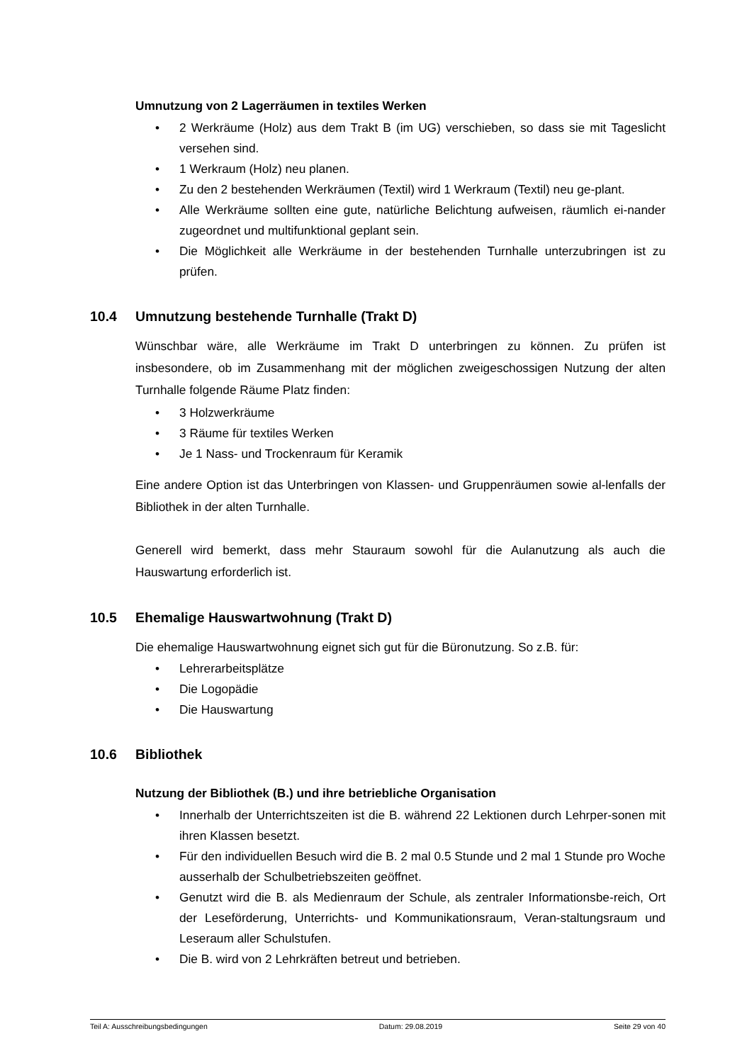Umnutzung von 2 Lagerräumen in textiles Werken
• 2 Werkräume (Holz) aus dem Trakt B (im UG) verschieben, so dass sie mit Tageslicht versehen sind.
• 1 Werkraum (Holz) neu planen.
• Zu den 2 bestehenden Werkräumen (Textil) wird 1 Werkraum (Textil) neu ge-plant.
• Alle Werkräume sollten eine gute, natürliche Belichtung aufweisen, räumlich ei-nander zugeordnet und multifunktional geplant sein.
• Die Möglichkeit alle Werkräume in der bestehenden Turnhalle unterzubringen ist zu prüfen.
10.4 Umnutzung bestehende Turnhalle (Trakt D)
Wünschbar wäre, alle Werkräume im Trakt D unterbringen zu können. Zu prüfen ist insbesondere, ob im Zusammenhang mit der möglichen zweigeschossigen Nutzung der alten Turnhalle folgende Räume Platz finden:
• 3 Holzwerkräume
• 3 Räume für textiles Werken
• Je 1 Nass- und Trockenraum für Keramik
Eine andere Option ist das Unterbringen von Klassen- und Gruppenräumen sowie al-lenfalls der Bibliothek in der alten Turnhalle.
Generell wird bemerkt, dass mehr Stauraum sowohl für die Aulanutzung als auch die Hauswartung erforderlich ist.
10.5 Ehemalige Hauswartwohnung (Trakt D)
Die ehemalige Hauswartwohnung eignet sich gut für die Büronutzung. So z.B. für:
• Lehrerarbeitsplätze
• Die Logopädie
• Die Hauswartung
10.6 Bibliothek
Nutzung der Bibliothek (B.) und ihre betriebliche Organisation
• Innerhalb der Unterrichtszeiten ist die B. während 22 Lektionen durch Lehrper-sonen mit ihren Klassen besetzt.
• Für den individuellen Besuch wird die B. 2 mal 0.5 Stunde und 2 mal 1 Stunde pro Woche ausserhalb der Schulbetriebszeiten geöffnet.
• Genutzt wird die B. als Medienraum der Schule, als zentraler Informationsbe-reich, Ort der Leseförderung, Unterrichts- und Kommunikationsraum, Veran-staltungsraum und Leseraum aller Schulstufen.
• Die B. wird von 2 Lehrkräften betreut und betrieben.
Teil A: Ausschreibungsbedingungen Datum: 29.08.2019 Seite 29 von 40